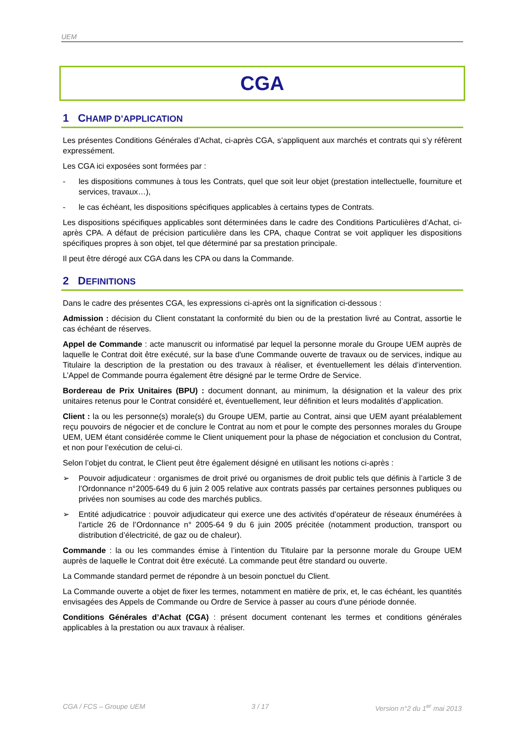UEM
CGA
1 CHAMP D’APPLICATION
Les présentes Conditions Générales d’Achat, ci-après CGA, s’appliquent aux marchés et contrats qui s’y réfèrent expressément.
Les CGA ici exposées sont formées par :
- les dispositions communes à tous les Contrats, quel que soit leur objet (prestation intellectuelle, fourniture et services, travaux…),
- le cas échéant, les dispositions spécifiques applicables à certains types de Contrats.
Les dispositions spécifiques applicables sont déterminées dans le cadre des Conditions Particulières d’Achat, ci-après CPA. A défaut de précision particulière dans les CPA, chaque Contrat se voit appliquer les dispositions spécifiques propres à son objet, tel que déterminé par sa prestation principale.
Il peut être dérogé aux CGA dans les CPA ou dans la Commande.
2 DEFINITIONS
Dans le cadre des présentes CGA, les expressions ci-après ont la signification ci-dessous :
Admission : décision du Client constatant la conformité du bien ou de la prestation livré au Contrat, assortie le cas échéant de réserves.
Appel de Commande : acte manuscrit ou informatisé par lequel la personne morale du Groupe UEM auprès de laquelle le Contrat doit être exécuté, sur la base d'une Commande ouverte de travaux ou de services, indique au Titulaire la description de la prestation ou des travaux à réaliser, et éventuellement les délais d’intervention. L’Appel de Commande pourra également être désigné par le terme Ordre de Service.
Bordereau de Prix Unitaires (BPU) : document donnant, au minimum, la désignation et la valeur des prix unitaires retenus pour le Contrat considéré et, éventuellement, leur définition et leurs modalités d’application.
Client : la ou les personne(s) morale(s) du Groupe UEM, partie au Contrat, ainsi que UEM ayant préalablement reçu pouvoirs de négocier et de conclure le Contrat au nom et pour le compte des personnes morales du Groupe UEM, UEM étant considérée comme le Client uniquement pour la phase de négociation et conclusion du Contrat, et non pour l’exécution de celui-ci.
Selon l’objet du contrat, le Client peut être également désigné en utilisant les notions ci-après :
➢ Pouvoir adjudicateur : organismes de droit privé ou organismes de droit public tels que définis à l’article 3 de l’Ordonnance n°2005-649 du 6 juin 2 005 relative aux contrats passés par certaines personnes publiques ou privées non soumises au code des marchés publics.
➢ Entité adjudicatrice : pouvoir adjudicateur qui exerce une des activités d’opérateur de réseaux énumérées à l’article 26 de l’Ordonnance n° 2005-64 9 du 6 juin 2005 précitée (notamment production, transport ou distribution d’électricité, de gaz ou de chaleur).
Commande : la ou les commandes émise à l’intention du Titulaire par la personne morale du Groupe UEM auprès de laquelle le Contrat doit être exécuté. La commande peut être standard ou ouverte.
La Commande standard permet de répondre à un besoin ponctuel du Client.
La Commande ouverte a objet de fixer les termes, notamment en matière de prix, et, le cas échéant, les quantités envisagées des Appels de Commande ou Ordre de Service à passer au cours d'une période donnée.
Conditions Générales d’Achat (CGA) : présent document contenant les termes et conditions générales applicables à la prestation ou aux travaux à réaliser.
CGA / FCS – Groupe UEM 3 / 17 Version n°2 du 1<sup>er</sup> mai 2013